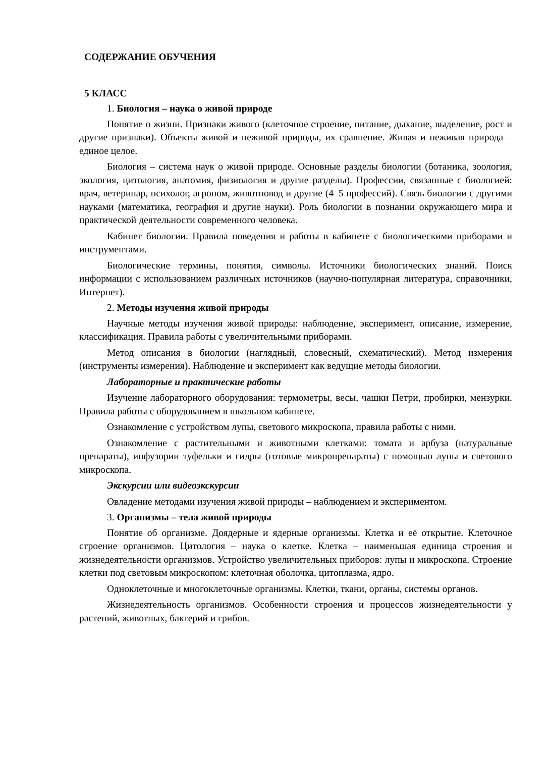СОДЕРЖАНИЕ ОБУЧЕНИЯ
5 КЛАСС
1. Биология – наука о живой природе
Понятие о жизни. Признаки живого (клеточное строение, питание, дыхание, выделение, рост и другие признаки). Объекты живой и неживой природы, их сравнение. Живая и неживая природа – единое целое.
Биология – система наук о живой природе. Основные разделы биологии (ботаника, зоология, экология, цитология, анатомия, физиология и другие разделы). Профессии, связанные с биологией: врач, ветеринар, психолог, агроном, животновод и другие (4–5 профессий). Связь биологии с другими науками (математика, география и другие науки). Роль биологии в познании окружающего мира и практической деятельности современного человека.
Кабинет биологии. Правила поведения и работы в кабинете с биологическими приборами и инструментами.
Биологические термины, понятия, символы. Источники биологических знаний. Поиск информации с использованием различных источников (научно-популярная литература, справочники, Интернет).
2. Методы изучения живой природы
Научные методы изучения живой природы: наблюдение, эксперимент, описание, измерение, классификация. Правила работы с увеличительными приборами.
Метод описания в биологии (наглядный, словесный, схематический). Метод измерения (инструменты измерения). Наблюдение и эксперимент как ведущие методы биологии.
Лабораторные и практические работы
Изучение лабораторного оборудования: термометры, весы, чашки Петри, пробирки, мензурки. Правила работы с оборудованием в школьном кабинете.
Ознакомление с устройством лупы, светового микроскопа, правила работы с ними.
Ознакомление с растительными и животными клетками: томата и арбуза (натуральные препараты), инфузории туфельки и гидры (готовые микропрепараты) с помощью лупы и светового микроскопа.
Экскурсии или видеоэкскурсии
Овладение методами изучения живой природы – наблюдением и экспериментом.
3. Организмы – тела живой природы
Понятие об организме. Доядерные и ядерные организмы. Клетка и её открытие. Клеточное строение организмов. Цитология – наука о клетке. Клетка – наименьшая единица строения и жизнедеятельности организмов. Устройство увеличительных приборов: лупы и микроскопа. Строение клетки под световым микроскопом: клеточная оболочка, цитоплазма, ядро.
Одноклеточные и многоклеточные организмы. Клетки, ткани, органы, системы органов.
Жизнедеятельность организмов. Особенности строения и процессов жизнедеятельности у растений, животных, бактерий и грибов.